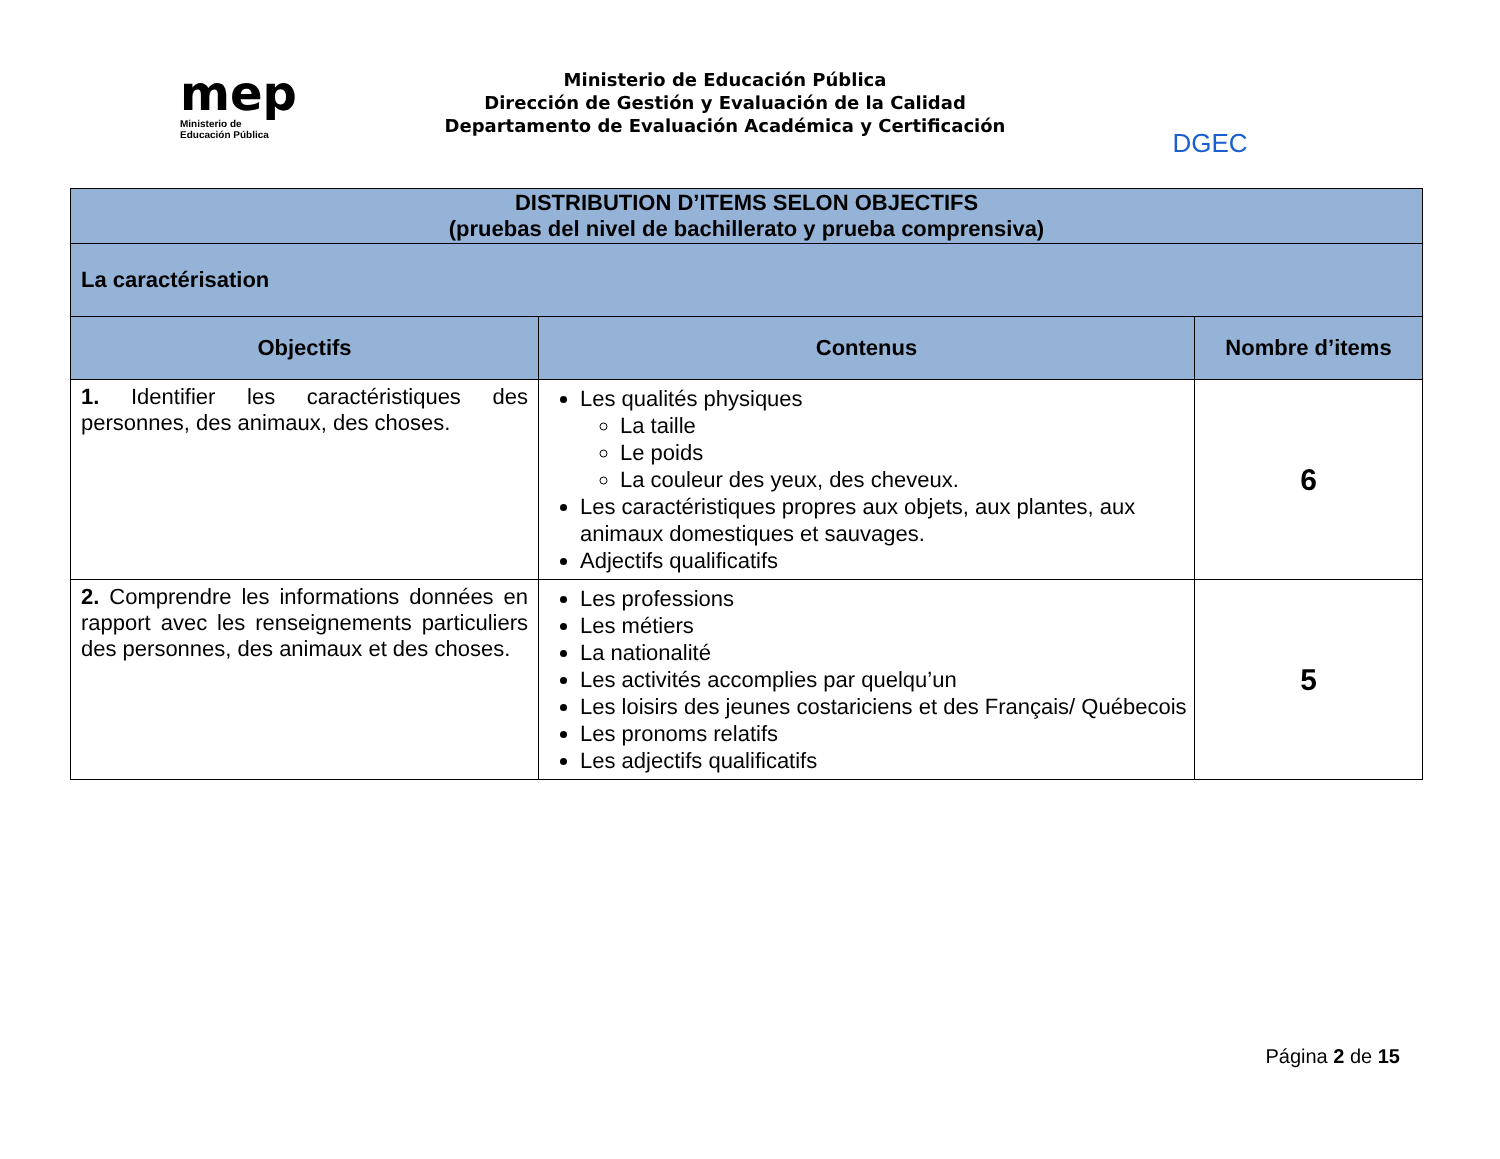mep
Ministerio de
Educación Pública
Ministerio de Educación Pública
Dirección de Gestión y Evaluación de la Calidad
Departamento de Evaluación Académica y Certificación
DGEC
| DISTRIBUTION D’ITEMS SELON OBJECTIFS (pruebas del nivel de bachillerato y prueba comprensiva) | | |
| La caractérisation | | |
| Objectifs | Contenus | Nombre d’items |
| 1. Identifier les caractéristiques des personnes, des animaux, des choses. | Les qualités physiques La taille Le poids La couleur des yeux, des cheveux. Les caractéristiques propres aux objets, aux plantes, aux animaux domestiques et sauvages. Adjectifs qualificatifs | 6 |
| 2. Comprendre les informations données en rapport avec les renseignements particuliers des personnes, des animaux et des choses. | Les professions Les métiers La nationalité Les activités accomplies par quelqu’un Les loisirs des jeunes costariciens et des Français/ Québecois Les pronoms relatifs Les adjectifs qualificatifs | 5 |
Página 2 de 15